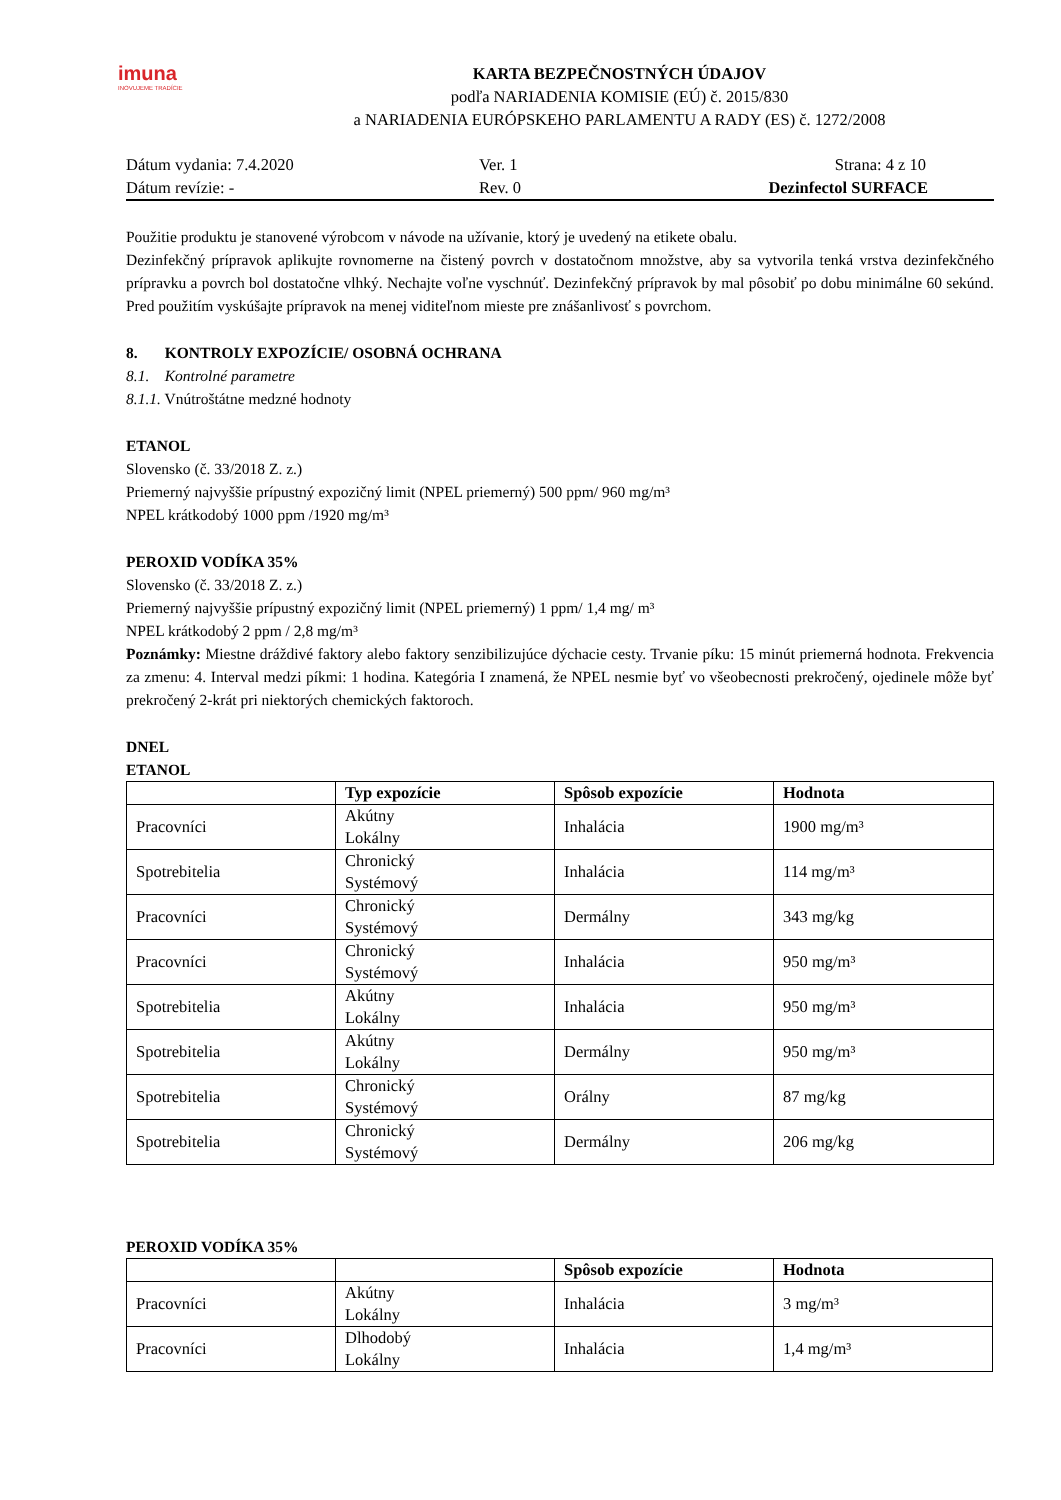imuna
INOVUJEME TRADÍCIE
KARTA BEZPEČNOSTNÝCH ÚDAJOV
podľa NARIADENIA KOMISIE (EÚ) č. 2015/830
a NARIADENIA EURÓPSKEHO PARLAMENTU A RADY (ES) č. 1272/2008
Dátum vydania: 7.4.2020
Ver. 1
Strana: 4 z 10
Dátum revízie: -
Rev. 0
Dezinfectol SURFACE
Použitie produktu je stanovené výrobcom v návode na užívanie, ktorý je uvedený na etikete obalu.
Dezinfekčný prípravok aplikujte rovnomerne na čistený povrch v dostatočnom množstve, aby sa vytvorila tenká vrstva dezinfekčného prípravku a povrch bol dostatočne vlhký. Nechajte voľne vyschnúť. Dezinfekčný prípravok by mal pôsobiť po dobu minimálne 60 sekúnd. Pred použitím vyskúšajte prípravok na menej viditeľnom mieste pre znášanlivosť s povrchom.
8. KONTROLY EXPOZÍCIE/ OSOBNÁ OCHRANA
8.1. Kontrolné parametre
8.1.1. Vnútroštátne medzné hodnoty
ETANOL
Slovensko (č. 33/2018 Z. z.)
Priemerný najvyššie prípustný expozičný limit (NPEL priemerný) 500 ppm/ 960 mg/m³
NPEL krátkodobý 1000 ppm /1920 mg/m³
PEROXID VODÍKA 35%
Slovensko (č. 33/2018 Z. z.)
Priemerný najvyššie prípustný expozičný limit (NPEL priemerný) 1 ppm/ 1,4 mg/ m³
NPEL krátkodobý 2 ppm / 2,8 mg/m³
Poznámky: Miestne dráždivé faktory alebo faktory senzibilizujúce dýchacie cesty. Trvanie píku: 15 minút priemerná hodnota. Frekvencia za zmenu: 4. Interval medzi píkmi: 1 hodina. Kategória I znamená, že NPEL nesmie byť vo všeobecnosti prekročený, ojedinele môže byť prekročený 2-krát pri niektorých chemických faktoroch.
DNEL
ETANOL
| | Typ expozície | Spôsob expozície | Hodnota |
| --- | --- | --- | --- |
| Pracovníci | Akútny Lokálny | Inhalácia | 1900 mg/m³ |
| Spotrebitelia | Chronický Systémový | Inhalácia | 114 mg/m³ |
| Pracovníci | Chronický Systémový | Dermálny | 343 mg/kg |
| Pracovníci | Chronický Systémový | Inhalácia | 950 mg/m³ |
| Spotrebitelia | Akútny Lokálny | Inhalácia | 950 mg/m³ |
| Spotrebitelia | Akútny Lokálny | Dermálny | 950 mg/m³ |
| Spotrebitelia | Chronický Systémový | Orálny | 87 mg/kg |
| Spotrebitelia | Chronický Systémový | Dermálny | 206 mg/kg |
PEROXID VODÍKA 35%
| | | Spôsob expozície | Hodnota |
| --- | --- | --- | --- |
| Pracovníci | Akútny Lokálny | Inhalácia | 3 mg/m³ |
| Pracovníci | Dlhodobý Lokálny | Inhalácia | 1,4 mg/m³ |